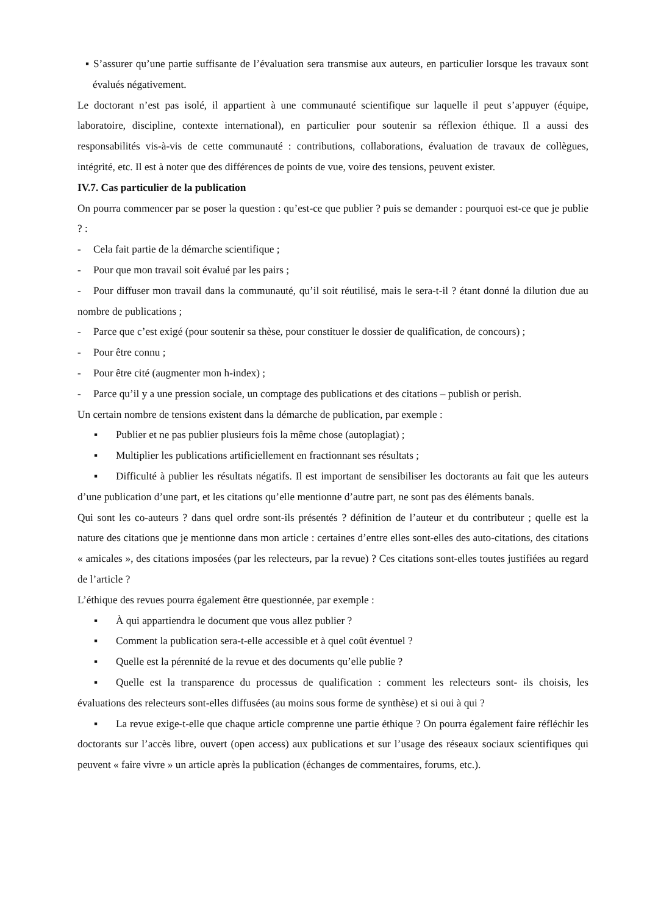▪ S’assurer qu’une partie suffisante de l’évaluation sera transmise aux auteurs, en particulier lorsque les travaux sont évalués négativement.
Le doctorant n’est pas isolé, il appartient à une communauté scientifique sur laquelle il peut s’appuyer (équipe, laboratoire, discipline, contexte international), en particulier pour soutenir sa réflexion éthique. Il a aussi des responsabilités vis-à-vis de cette communauté : contributions, collaborations, évaluation de travaux de collègues, intégrité, etc. Il est à noter que des différences de points de vue, voire des tensions, peuvent exister.
IV.7. Cas particulier de la publication
On pourra commencer par se poser la question : qu’est-ce que publier ? puis se demander : pourquoi est-ce que je publie ? :
- Cela fait partie de la démarche scientifique ;
- Pour que mon travail soit évalué par les pairs ;
- Pour diffuser mon travail dans la communauté, qu’il soit réutilisé, mais le sera-t-il ? étant donné la dilution due au nombre de publications ;
- Parce que c’est exigé (pour soutenir sa thèse, pour constituer le dossier de qualification, de concours) ;
- Pour être connu ;
- Pour être cité (augmenter mon h-index) ;
- Parce qu’il y a une pression sociale, un comptage des publications et des citations – publish or perish.
Un certain nombre de tensions existent dans la démarche de publication, par exemple :
▪ Publier et ne pas publier plusieurs fois la même chose (autoplagiat) ;
▪ Multiplier les publications artificiellement en fractionnant ses résultats ;
▪ Difficulté à publier les résultats négatifs. Il est important de sensibiliser les doctorants au fait que les auteurs d’une publication d’une part, et les citations qu’elle mentionne d’autre part, ne sont pas des éléments banals.
Qui sont les co-auteurs ? dans quel ordre sont-ils présentés ? définition de l’auteur et du contributeur ; quelle est la nature des citations que je mentionne dans mon article : certaines d’entre elles sont-elles des auto-citations, des citations « amicales », des citations imposées (par les relecteurs, par la revue) ? Ces citations sont-elles toutes justifiées au regard de l’article ?
L’éthique des revues pourra également être questionnée, par exemple :
▪ À qui appartiendra le document que vous allez publier ?
▪ Comment la publication sera-t-elle accessible et à quel coût éventuel ?
▪ Quelle est la pérennité de la revue et des documents qu’elle publie ?
▪ Quelle est la transparence du processus de qualification : comment les relecteurs sont- ils choisis, les évaluations des relecteurs sont-elles diffusées (au moins sous forme de synthèse) et si oui à qui ?
▪ La revue exige-t-elle que chaque article comprenne une partie éthique ? On pourra également faire réfléchir les doctorants sur l’accès libre, ouvert (open access) aux publications et sur l’usage des réseaux sociaux scientifiques qui peuvent « faire vivre » un article après la publication (échanges de commentaires, forums, etc.).